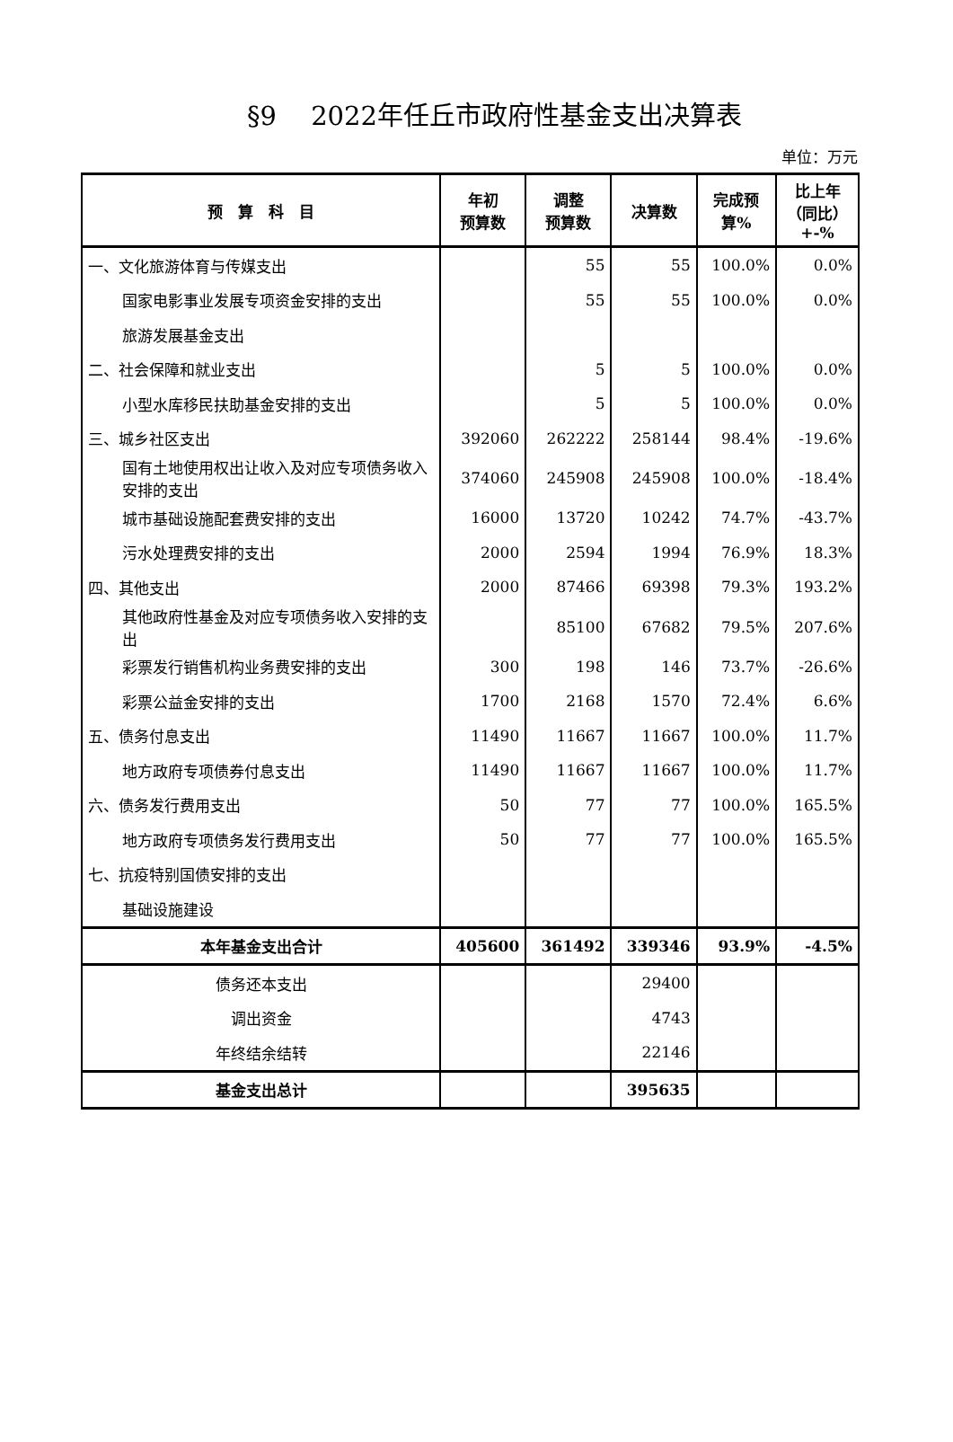§9　 2022年任丘市政府性基金支出决算表
单位：万元
| 预 算 科 目 | 年初 预算数 | 调整 预算数 | 决算数 | 完成预 算% | 比上年 （同比） +-% |
| --- | --- | --- | --- | --- | --- |
| 一、文化旅游体育与传媒支出 | | 55 | 55 | 100.0% | 0.0% |
| 国家电影事业发展专项资金安排的支出 | | 55 | 55 | 100.0% | 0.0% |
| 旅游发展基金支出 | | | | | |
| 二、社会保障和就业支出 | | 5 | 5 | 100.0% | 0.0% |
| 小型水库移民扶助基金安排的支出 | | 5 | 5 | 100.0% | 0.0% |
| 三、城乡社区支出 | 392060 | 262222 | 258144 | 98.4% | -19.6% |
| 国有土地使用权出让收入及对应专项债务收入安排的支出 | 374060 | 245908 | 245908 | 100.0% | -18.4% |
| 城市基础设施配套费安排的支出 | 16000 | 13720 | 10242 | 74.7% | -43.7% |
| 污水处理费安排的支出 | 2000 | 2594 | 1994 | 76.9% | 18.3% |
| 四、其他支出 | 2000 | 87466 | 69398 | 79.3% | 193.2% |
| 其他政府性基金及对应专项债务收入安排的支出 | | 85100 | 67682 | 79.5% | 207.6% |
| 彩票发行销售机构业务费安排的支出 | 300 | 198 | 146 | 73.7% | -26.6% |
| 彩票公益金安排的支出 | 1700 | 2168 | 1570 | 72.4% | 6.6% |
| 五、债务付息支出 | 11490 | 11667 | 11667 | 100.0% | 11.7% |
| 地方政府专项债券付息支出 | 11490 | 11667 | 11667 | 100.0% | 11.7% |
| 六、债务发行费用支出 | 50 | 77 | 77 | 100.0% | 165.5% |
| 地方政府专项债务发行费用支出 | 50 | 77 | 77 | 100.0% | 165.5% |
| 七、抗疫特别国债安排的支出 | | | | | |
| 基础设施建设 | | | | | |
| 本年基金支出合计 | 405600 | 361492 | 339346 | 93.9% | -4.5% |
| 债务还本支出 | | | 29400 | | |
| 调出资金 | | | 4743 | | |
| 年终结余结转 | | | 22146 | | |
| 基金支出总计 | | | 395635 | | |